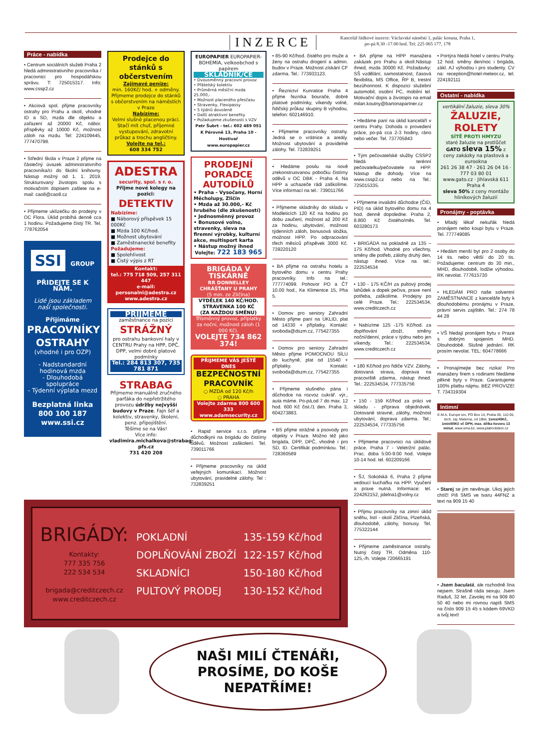INZERCE
Kancelář řádkové inzerce: Václavské náměstí 1, palác koruna, Praha 1,
po-pá 8.30 -17.00 hod. Tel: 225 065 177, 178
Práce - nabídka
• Centrum sociálních služeb Praha 2 hledá administrativního pracovníka / pracovnici pro hospodářskou správu. T: 725015317. Info: www.cssp2.cz
• Akciová spol. přijme pracovníky ostrahy pro Prahu a okolí, vhodné ID a SD, mzda dle objektu a zařazení až 20000 Kč, nábor. příspěvky až 10000 Kč, možnost záloh na mzdu. Tel: 224109445, 777470798.
• Střední škola v Praze 2 přijme na částečný úvazek administrativního pracovníka/ci do školní knihovny. Nástup možný od 1. 1. 2019. Strukturovaný životopis spolu s motivačním dopisem zašlete na e-mail: cao8@cao8.cz
• Přijmeme uklízečku do prodejny v OC Flora. Úklid probíhá denně cca 1 hodinu. Požadujeme čistý TR. Tel. 778762054
SSI GROUP
PŘIDEJTE SE K NÁM.
Lidé jsou základem naší společnosti.
Přijímáme
PRACOVNÍKY OSTRAHY
(vhodné i pro OZP)
- Nadstandardní hodinová mzda
- Dlouhodobá spolupráce
- Týdenní výplata mezd
Bezplatná linka
800 100 187
www.ssi.cz
Prodejce do stánků s občerstvením
Zajímavé peníze:
min. 160Kč/ hod. + odměny.
Přijmeme prodejce do stánků s občerstvením na náměstích v Praze
Nabízíme:
Velmi slušně placenou práci. Stačí mít chuť, příjemné vystupování, zdravotní průkaz a trochu angličtiny.
Volejte na tel.:
608 334 752
ADESTRA
security, spol. s r. o.
Přijme nové kolegy na pozici:
DETEKTIV
Nabízíme:
■ Náborový příspěvek 15 000Kč
■ Mzda 100 Kč/hod.
■ Možnost ubytování
■ Zaměstnanecké benefity
Požadujeme:
■ Spolehlivost
■ Čistý výpis z RT
Kontakt:
tel.: 775 718 509, 257 311 447
e-mail: personalni@adestra.cz
www.adestra.cz
PŘIJMEME
zaměstnance na pozici
STRÁŽNÝ
pro ostrahu bankovní haly v CENTRU Prahy na HPP, DPČ, DPP, velmi dobré platové podmínky
Tel.: 284 813 307, 735 781 871
STRABAG
Přijmeme manuálně zručného parťáka do nepřetržitého provozu údržby nejvyšší budovy v Praze. Fajn šéf a kolektiv, stravenky, školení, penz. připojištění.
Těšíme se na Vás!
Více info:
vladimira.michalkova@strabag-pfs.cz
731 420 208
EUROPAPIER EUROPAPIER-BOHEMIA, velkoobchod s papírem
SKLADNÍK/CE
• Dvousměnný pracovní provoz
• Přátelský kolektiv
• Průměrná měsíční mzda 25.000,-
• Možnost placeného přesčasu
• Stravenky, Flexipassy
• 5 týdnů dovolené
• Další atraktivní benefity
• Požadujeme zkušenosti s VZV
Petr Šubrt - tel.: 602 489 051
K Pérovně 13, Praha 10 - Hostivař
www.europapier.cz
PRODEJNÍ PORADCE AUTODÍLŮ
• Praha - Vysočany, Horní Měcholupy, Zličín
• Mzda až 30.000,- Kč hrubého (dle zkušeností)
• Jednosměnný provoz
• Bonusové volno, stravenky, sleva na firemní výrobky, kulturní akce, multisport karta
• Nástup možný ihned
Volejte: 722 183 965
BRIGÁDA V TISKÁRNĚ
RR DONNELLEY
CHRÁŠŤANY U PRAHY
(5 min. ze Zličína)
VÝDĚLEK 140 KČ/HOD.
STRAVENKA 100 KČ
(ZA KAŽDOU SMĚNU)
Třísměnný provoz, příplatky za noční, možnost záloh (1 000 Kč).
VOLEJTE 734 862 374!
PŘIJMEME VÁS JEŠTĚ DNES
BEZPEČNOSTNÍ PRACOVNÍK
○ MZDA od 120 Kč/h
○ PRAHA
Volejte zdarma 800 600 333
www.adamsecurity.cz
• Rapid service s.r.o. přijme důchodkyni na brigádu do čistírny oděvů. Možnost zaškolení. Tel. 739011766
• Přijmeme pracovníky na úklid veřejných komunikací. Možnost ubytování, pravidelné zálohy. Tel : 732839251
• 85-90 Kč/hod. čistého pro muže a ženy na ostrahu drogerií a admin. budov v Praze. Možnost získání CF zdarma. Tel.: 773933123.
• Řeznictví Kunratice Praha 4 přijme řezníka bourače, dobré platové podmínky, víkendy volné, řidičský průkaz skupiny B výhodou, telefon: 602146910.
• Přijmeme pracovníky ostrahy. Jedná se o vrátnice a areály. Možnost ubytování a pravidelné zálohy. Tel. 732839251
• Hledáme posilu na nově zrekonstruovanou pobočku čistírny oděvů v OC DBK - Praha 4. Na HPP a uchazeče rádi zaškolíme. Více informací na tel.: 739011766
• Přijmeme skladníky do skladu v Modleticích 120 Kč na hodinu po dobu zaučení, možnost až 200 Kč za hodinu, ubytování, možnost týdenních záloh, bonusová složka, možnost HPP. Po odpracování třech měsíců příspěvek 3000 Kč. 739220120
• BA přijme na ostrahu hotelu a bytového domu v centru Prahy pracovníky. Info na tel.: 777774099. Pohovor PO a ČT 10.00 hod., Ke Klimentce 15, Pha 5.
• Domov pro seniory Zahradní Město přijme paní na ÚKLID, plat od 14330 + příplatky. Kontakt: svoboda@dszm.cz, 775427355
• Domov pro seniory Zahradní Město přijme POMOCNOU SÍLU do kuchyně, plat od 15540 + příplatky. Kontakt: svoboda@dszm.cz, 775427355
• Přijmeme slušného pána i důchodce na rozvoz cukrář. výr., auta máme. Po-pá,od 7 do max. 12 hod. 600 Kč čist./1 den. Praha 3, 604273883.
• BS přijme strážné a psovody pro objekty v Praze. Možno též jako brigáda, DPP, DPČ, vhodné i pro SD, ID. Certifikát podmínkou. Tel.: 728360589
BRIGÁDY:
Kontakty:
777 335 756
222 534 534
brigada@creditczech.cz
www.creditczech.cz
POKLADNÍ
DOPLŇOVÁNÍ ZBOŽÍ
SKLADNÍCI
PULTOVÝ PRODEJ
135-159 Kč/hod
122-157 Kč/hod
150-180 Kč/hod
130-152 Kč/hod
• BA přijme na HPP manažera zakázek pro Prahu a okolí.Nástup ihned, mzda 30000 Kč. Požadavky: SŠ vzdělání, samostatnost, časová flexibilita, MS Office, ŘP B, trestní bezúhonnost. K dispozici služební automobil, osobní PC, mobilní tel. Motivační dopis a životopis na email milan.koutny@bartonapartner.cz
• Hledáme paní na úklid kanceláří v centru Prahy. Dohoda o provedení práce, po-pá cca 2-3 hodiny, ráno nebo večer. Tel. 737705843
• Tým pečovatelské služby CSSP2 hledá terénní pečovatelku/pečovatele na HPP. Nástup dle dohody. Více na www.cssp2.cz nebo na Tel.: 725015335.
• Přijmeme invalidní důchodce (ČID, PID) na úklid bytového domu na 4 hod. denně dopoledne. Praha 2, 8.800 Kč čistého/měs. Tel. 603280173
• BRIGÁDA na pokladně za 135 – 175 Kč/hod. Vhodné pro všechny, směny dle potřeb, zálohy druhý den, nástup ihned. Více na tel.: 222534534
• 130 - 175 KČ/H za pultový prodej lahůdek a dopek pečiva, praxe není potřeba, zaškolíme. Prodejny po celé Praze. Tel.: 222534534, www.creditczech.cz
• Nabízíme 125 -175 Kč/hod. za doplňování zboží, směny noční/denní, práce v týdnu nebo jen víkendy. Tel.: 222534534, www.creditczech.cz
• 180 Kč/hod pro řidiče VZV. Zálohy, dotovaná strava, doprava na pracoviště zdarma, nástup ihned. Tel.: 222534534, 777335756
• 150 - 159 Kč/hod za práci ve skladu - příprava objednávek. Dotované stravné, zálohy, možnost ubytování, doprava zdarma. Tel.: 222534534, 777335756
• Přijmeme pracovnici na úklidové práce. Praha 7 - Veletržní palác. Prac. doba 5:00-9:00 hod. Volejte 10-14 hod. tel. 602209166
• ŠJ, Sokolská 6, Praha 2 přijme vedoucí kuchařku na HPP. Vyučení a praxe nutná. Informace: tel. 224262152, jidelna1@volny.cz
• Přijmu pracovníky na zimní úklid sněhu, listí - okolí Zličína, Plzeňská, dlouhodobě, zálohy, bonusy. Tel. 775322144
• Přijmeme zaměstnance ostrahy. Nutný čistý TR. Odměna 110-125,-/h. Volejte 720665191
• Portýra hledá hotel v centru Prahy. 12 hod. směny den/noc i brigáda, zákl. AJ výhodou i pro studenty. CV na: reception@hotel-meteor.cz, tel. 224192111
Ostatní - nabídka
vertikální žaluzie, sleva 30%
ŽALUZIE, ROLETY
SÍTĚ PROTI HMYZU
staré žaluzie na protlůčet
GATO sleva 15% z ceny zakázky na plastová a eurookna
261 26 38 47 · 261 26 04 16 · 777 03 80 01
www.gato.cz · Jihlavská 611 Praha 4
sleva 50% z ceny montáže hliníkových žaluzií
Pronájmy - poptávka
• Mladý lékař nekuřák hledá pronájem nebo koupi bytu v Praze. Tel. 777749085
• Hledám menší byt pro 2 osoby do 14 tis. nebo větší do 20 tis. Požadujeme: centrum do 30 min., MHD, dlouhodobě, lodžie výhodou. RK nevolat. 777615730
• HLEDÁM PRO naše solventní ZAMĚSTNANCE z kanceláře byty k dlouhodobému pronájmu v Praze, právní servis zajištěn. Tel.: 274 78 44 28
• VŠ hledají pronájem bytu v Praze s dobrým spojením MHD. Dlouhodobě. Slušné jednání. RK prosím nevolat. TEL: 604778666
• Pronajímejte bez rizika! Pro manažery firem s rodinami hledáme pěkné byty v Praze. Garantujeme 100% platbu nájmu. BEZ PROVIZE! T. 734319304
Intimní
E.M.A. Europe sro, PO Box 14, Praha 05, 110 05, tech. zaj. Materna, od 18let, 1sms/45Kč, 1min/80Kč vč DPH, max. délka hovoru 13 minut, www.ema.bz, www.platmobilem.cz
• Starej se jim nevěnuje. Ukoj jejich chtíč! Piš SMS ve tvaru 44FNZ a text na 909 15 40
• Jsem baculatá, ale rozhodně lína nejsem. Strašně ráda sexuju. Jsem Raduš, 32 let. Zavolej mi na 909 80 50 40 nebo mi rovnou napiš SMS na číslo 909 15 45 s kódem 69VKD a tvůj text!
NAŠI MILÍ ČTENÁŘI,
PROSÍME, DO KOŠE
NEPATŘÍME!